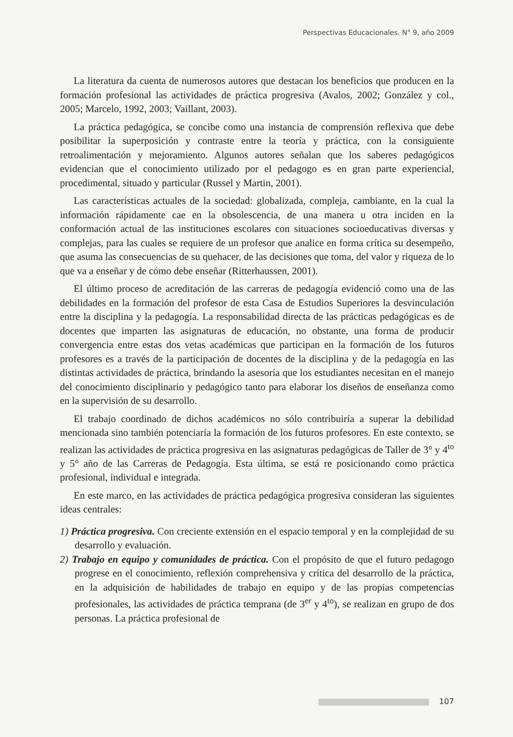Perspectivas Educacionales. N° 9, año 2009
La literatura da cuenta de numerosos autores que destacan los beneficios que producen en la formación profesional las actividades de práctica progresiva (Avalos, 2002; González y col., 2005; Marcelo, 1992, 2003; Vaillant, 2003).
La práctica pedagógica, se concibe como una instancia de comprensión reflexiva que debe posibilitar la superposición y contraste entre la teoría y práctica, con la consiguiente retroalimentación y mejoramiento. Algunos autores señalan que los saberes pedagógicos evidencian que el conocimiento utilizado por el pedagogo es en gran parte experiencial, procedimental, situado y particular (Russel y Martin, 2001).
Las características actuales de la sociedad: globalizada, compleja, cambiante, en la cual la información rápidamente cae en la obsolescencia, de una manera u otra inciden en la conformación actual de las instituciones escolares con situaciones socioeducativas diversas y complejas, para las cuales se requiere de un profesor que analice en forma crítica su desempeño, que asuma las consecuencias de su quehacer, de las decisiones que toma, del valor y riqueza de lo que va a enseñar y de cómo debe enseñar (Ritterhaussen, 2001).
El último proceso de acreditación de las carreras de pedagogía evidenció como una de las debilidades en la formación del profesor de esta Casa de Estudios Superiores la desvinculación entre la disciplina y la pedagogía. La responsabilidad directa de las prácticas pedagógicas es de docentes que imparten las asignaturas de educación, no obstante, una forma de producir convergencia entre estas dos vetas académicas que participan en la formación de los futuros profesores es a través de la participación de docentes de la disciplina y de la pedagogía en las distintas actividades de práctica, brindando la asesoría que los estudiantes necesitan en el manejo del conocimiento disciplinario y pedagógico tanto para elaborar los diseños de enseñanza como en la supervisión de su desarrollo.
El trabajo coordinado de dichos académicos no sólo contribuiría a superar la debilidad mencionada sino también potenciaría la formación de los futuros profesores. En este contexto, se realizan las actividades de práctica progresiva en las asignaturas pedagógicas de Taller de 3° y 4<sup>to</sup> y 5° año de las Carreras de Pedagogía. Esta última, se está re posicionando como práctica profesional, individual e integrada.
En este marco, en las actividades de práctica pedagógica progresiva consideran las siguientes ideas centrales:
1) Práctica progresiva. Con creciente extensión en el espacio temporal y en la complejidad de su desarrollo y evaluación.
2) Trabajo en equipo y comunidades de práctica. Con el propósito de que el futuro pedagogo progrese en el conocimiento, reflexión comprehensiva y crítica del desarrollo de la práctica, en la adquisición de habilidades de trabajo en equipo y de las propias competencias profesionales, las actividades de práctica temprana (de 3<sup>er</sup> y 4<sup>to</sup>), se realizan en grupo de dos personas. La práctica profesional de
107